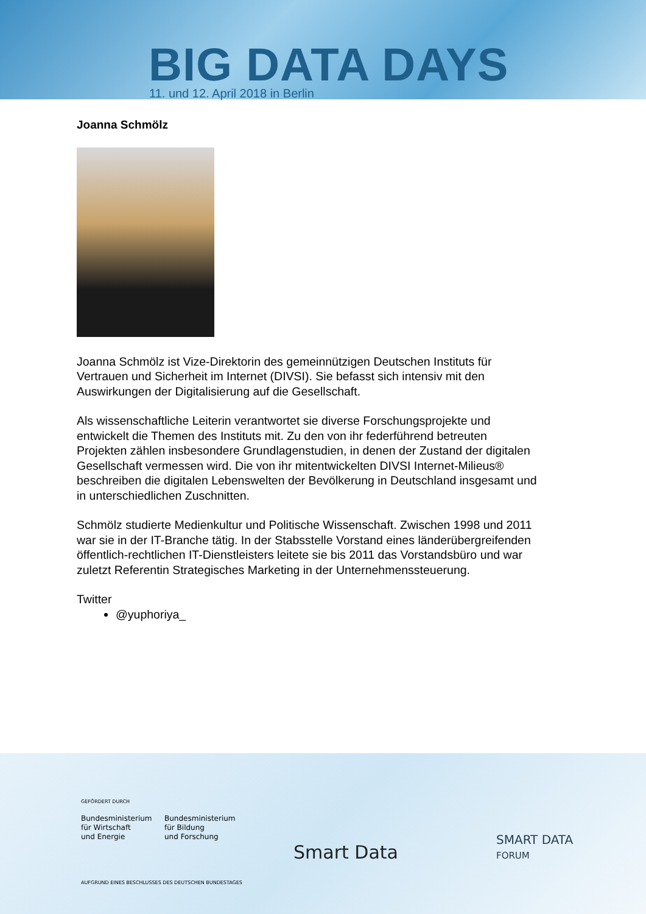BIG DATA DAYS
11. und 12. April 2018 in Berlin
Joanna Schmölz
Joanna Schmölz ist Vize-Direktorin des gemeinnützigen Deutschen Instituts für Vertrauen und Sicherheit im Internet (DIVSI). Sie befasst sich intensiv mit den Auswirkungen der Digitalisierung auf die Gesellschaft.
Als wissenschaftliche Leiterin verantwortet sie diverse Forschungsprojekte und entwickelt die Themen des Instituts mit. Zu den von ihr federführend betreuten Projekten zählen insbesondere Grundlagenstudien, in denen der Zustand der digitalen Gesellschaft vermessen wird. Die von ihr mitentwickelten DIVSI Internet-Milieus® beschreiben die digitalen Lebenswelten der Bevölkerung in Deutschland insgesamt und in unterschiedlichen Zuschnitten.
Schmölz studierte Medienkultur und Politische Wissenschaft. Zwischen 1998 und 2011 war sie in der IT-Branche tätig. In der Stabsstelle Vorstand eines länderübergreifenden öffentlich-rechtlichen IT-Dienstleisters leitete sie bis 2011 das Vorstandsbüro und war zuletzt Referentin Strategisches Marketing in der Unternehmenssteuerung.
Twitter
@yuphoriya_
GEFÖRDERT DURCH
Bundesministerium
für Wirtschaft
und Energie
Bundesministerium
für Bildung
und Forschung
AUFGRUND EINES BESCHLUSSES DES DEUTSCHEN BUNDESTAGES
Smart Data
SMART DATA
FORUM